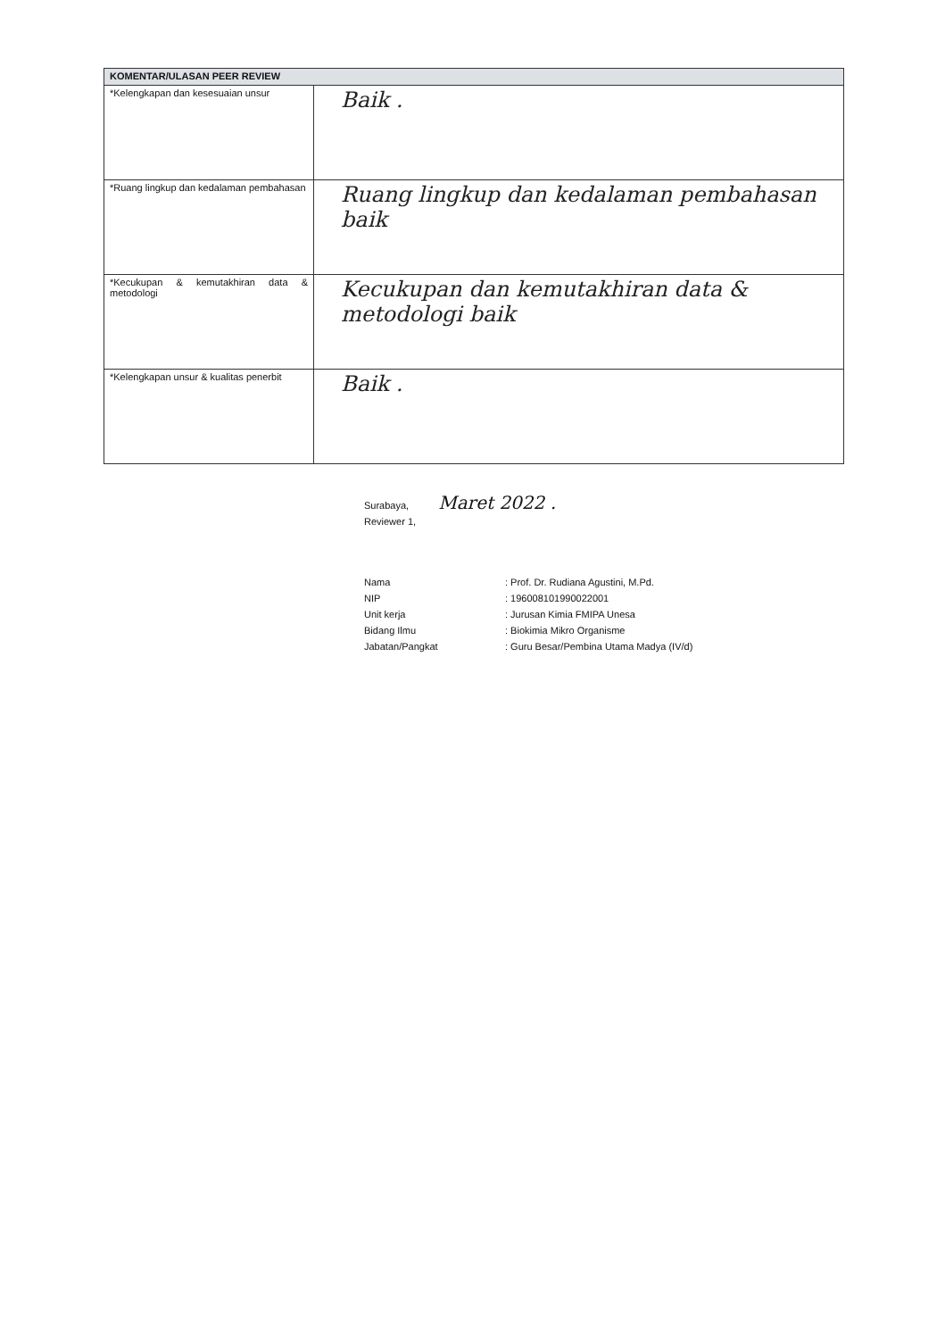| KOMENTAR/ULASAN PEER REVIEW | |
| --- | --- |
| *Kelengkapan dan kesesuaian unsur | Baik . |
| *Ruang lingkup dan kedalaman pembahasan | Ruang lingkup dan kedalaman pembahasan baik |
| *Kecukupan & kemutakhiran data & metodologi | Kecukupan dan kemutakhiran data & metodologi baik |
| *Kelengkapan unsur & kualitas penerbit | Baik . |
Surabaya, Maret 2022 .
Reviewer 1,
Nama: Prof. Dr. Rudiana Agustini, M.Pd.
NIP: 196008101990022001
Unit kerja: Jurusan Kimia FMIPA Unesa
Bidang Ilmu: Biokimia Mikro Organisme
Jabatan/Pangkat: Guru Besar/Pembina Utama Madya (IV/d)